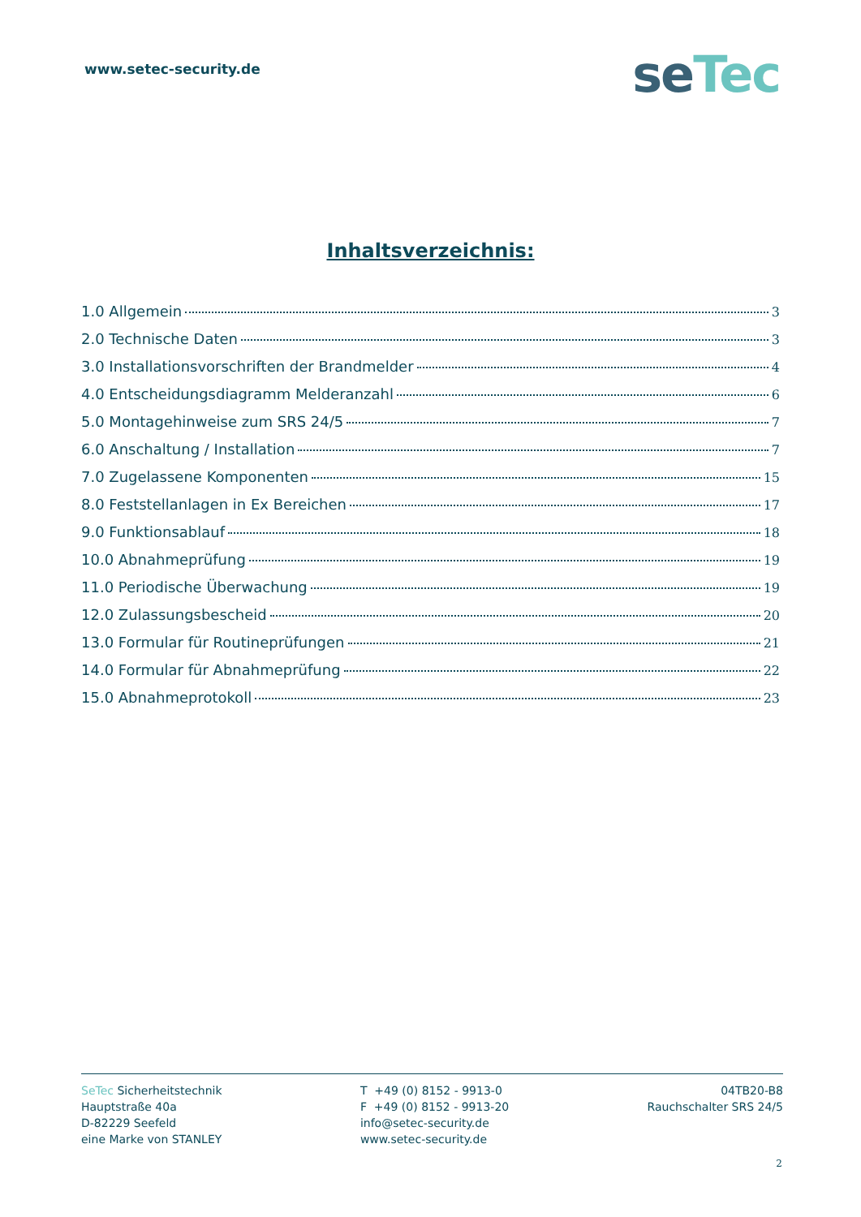www.setec-security.de
seTec
Inhaltsverzeichnis:
1.0 Allgemein 3
2.0 Technische Daten 3
3.0 Installationsvorschriften der Brandmelder 4
4.0 Entscheidungsdiagramm Melderanzahl 6
5.0 Montagehinweise zum SRS 24/5 7
6.0 Anschaltung / Installation 7
7.0 Zugelassene Komponenten 15
8.0 Feststellanlagen in Ex Bereichen 17
9.0 Funktionsablauf 18
10.0 Abnahmeprüfung 19
11.0 Periodische Überwachung 19
12.0 Zulassungsbescheid 20
13.0 Formular für Routineprüfungen 21
14.0 Formular für Abnahmeprüfung 22
15.0 Abnahmeprotokoll 23
SeTec Sicherheitstechnik
Hauptstraße 40a
D-82229 Seefeld
eine Marke von STANLEY
T +49 (0) 8152 - 9913-0
F +49 (0) 8152 - 9913-20
info@setec-security.de
www.setec-security.de
04TB20-B8
Rauchschalter SRS 24/5
2